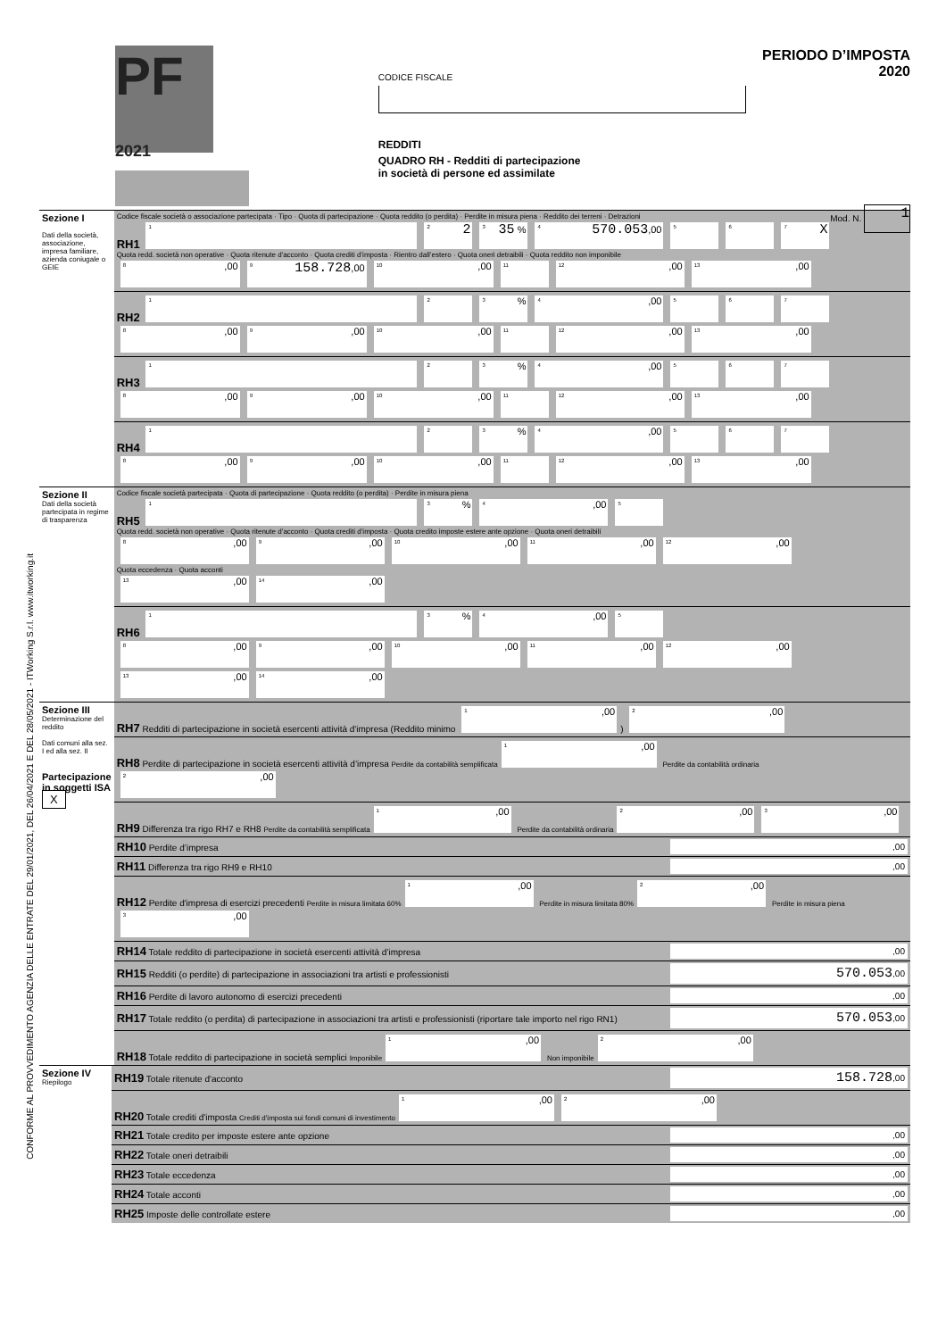PF
2021
CODICE FISCALE
REDDITI
QUADRO RH - Redditi di partecipazione
in società di persone ed assimilate
PERIODO D’IMPOSTA 2020
Mod. N. 1
CONFORME AL PROVVEDIMENTO AGENZIA DELLE ENTRATE DEL 29/01/2021, DEL 26/04/2021 E DEL 28/05/2021 - ITWorking S.r.l. www.itworking.it
| Sezione I Dati della società, associazione, impresa familiare, azienda coniugale o GEIE | Codice fiscale società o associazione partecipata · Tipo · Quota di partecipazione · Quota reddito (o perdita) · Perdite in misura piena · Reddito dei terreni · Detrazioni RH1 <sup>1</sup> <sup>2</sup> 2 <sup>3</sup> 35 % <sup>4</sup> 570.053 ,00 <sup>5</sup> <sup>6</sup> <sup>7</sup> X Quota redd. società non operative · Quota ritenute d'acconto · Quota crediti d’imposta · Rientro dall’estero · Quota oneri detraibili · Quota reddito non imponibile <sup>8</sup>,00 <sup>9</sup> 158.728 ,00 <sup>10</sup>,00 <sup>11</sup> <sup>12</sup>,00 <sup>13</sup>,00 |
| | RH2 <sup>1</sup> <sup>2</sup> <sup>3</sup>% <sup>4</sup>,00 <sup>5</sup> <sup>6</sup> <sup>7</sup> <sup>8</sup>,00 <sup>9</sup>,00 <sup>10</sup>,00 <sup>11</sup> <sup>12</sup>,00 <sup>13</sup>,00 |
| | RH3 <sup>1</sup> <sup>2</sup> <sup>3</sup>% <sup>4</sup>,00 <sup>5</sup> <sup>6</sup> <sup>7</sup> <sup>8</sup>,00 <sup>9</sup>,00 <sup>10</sup>,00 <sup>11</sup> <sup>12</sup>,00 <sup>13</sup>,00 |
| | RH4 <sup>1</sup> <sup>2</sup> <sup>3</sup>% <sup>4</sup>,00 <sup>5</sup> <sup>6</sup> <sup>7</sup> <sup>8</sup>,00 <sup>9</sup>,00 <sup>10</sup>,00 <sup>11</sup> <sup>12</sup>,00 <sup>13</sup>,00 |
| Sezione II Dati della società partecipata in regime di trasparenza | Codice fiscale società partecipata · Quota di partecipazione · Quota reddito (o perdita) · Perdite in misura piena RH5 <sup>1</sup> <sup>3</sup>% <sup>4</sup>,00 <sup>5</sup> Quota redd. società non operative · Quota ritenute d’acconto · Quota crediti d’imposta · Quota credito imposte estere ante opzione · Quota oneri detraibili <sup>8</sup>,00 <sup>9</sup>,00 <sup>10</sup>,00 <sup>11</sup>,00 <sup>12</sup>,00 Quota eccedenza · Quota acconti <sup>13</sup>,00 <sup>14</sup>,00 |
| | RH6 <sup>1</sup> <sup>3</sup>% <sup>4</sup>,00 <sup>5</sup> <sup>8</sup>,00 <sup>9</sup>,00 <sup>10</sup>,00 <sup>11</sup>,00 <sup>12</sup>,00 <sup>13</sup>,00 <sup>14</sup>,00 |
| Sezione III Determinazione del reddito Dati comuni alla sez. I ed alla sez. II Partecipazione in soggetti ISA X | RH7 Redditi di partecipazione in società esercenti attività d'impresa (Reddito minimo <sup>1</sup>,00 ) <sup>2</sup>,00 |
| | RH8 Perdite di partecipazione in società esercenti attività d’impresa Perdite da contabilità semplificata <sup>1</sup>,00 Perdite da contabilità ordinaria <sup>2</sup>,00 |
| | RH9 Differenza tra rigo RH7 e RH8 Perdite da contabilità semplificata <sup>1</sup>,00 Perdite da contabilità ordinaria <sup>2</sup>,00 <sup>3</sup>,00 |
| | RH10 Perdite d’impresa ,00 |
| | RH11 Differenza tra rigo RH9 e RH10 ,00 |
| | RH12 Perdite d'impresa di esercizi precedenti Perdite in misura limitata 60% <sup>1</sup>,00 Perdite in misura limitata 80% <sup>2</sup>,00 Perdite in misura piena <sup>3</sup>,00 |
| | RH14 Totale reddito di partecipazione in società esercenti attività d’impresa ,00 |
| | RH15 Redditi (o perdite) di partecipazione in associazioni tra artisti e professionisti 570.053 ,00 |
| | RH16 Perdite di lavoro autonomo di esercizi precedenti ,00 |
| | RH17 Totale reddito (o perdita) di partecipazione in associazioni tra artisti e professionisti (riportare tale importo nel rigo RN1) 570.053 ,00 |
| | RH18 Totale reddito di partecipazione in società semplici Imponibile <sup>1</sup>,00 Non imponibile <sup>2</sup>,00 |
| Sezione IV Riepilogo | RH19 Totale ritenute d'acconto 158.728 ,00 |
| | RH20 Totale crediti d'imposta Crediti d'imposta sui fondi comuni di investimento <sup>1</sup>,00 <sup>2</sup>,00 |
| | RH21 Totale credito per imposte estere ante opzione ,00 |
| | RH22 Totale oneri detraibili ,00 |
| | RH23 Totale eccedenza ,00 |
| | RH24 Totale acconti ,00 |
| | RH25 Imposte delle controllate estere ,00 |